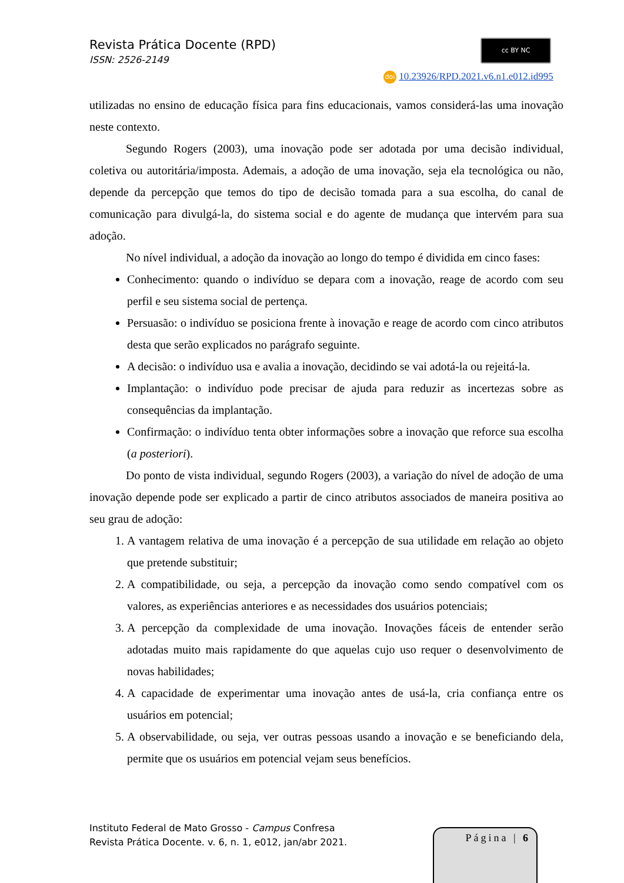Revista Prática Docente (RPD)
ISSN: 2526-2149
cc BY NC
doi 10.23926/RPD.2021.v6.n1.e012.id995
utilizadas no ensino de educação física para fins educacionais, vamos considerá-las uma inovação neste contexto.
Segundo Rogers (2003), uma inovação pode ser adotada por uma decisão individual, coletiva ou autoritária/imposta. Ademais, a adoção de uma inovação, seja ela tecnológica ou não, depende da percepção que temos do tipo de decisão tomada para a sua escolha, do canal de comunicação para divulgá-la, do sistema social e do agente de mudança que intervém para sua adoção.
No nível individual, a adoção da inovação ao longo do tempo é dividida em cinco fases:
Conhecimento: quando o indivíduo se depara com a inovação, reage de acordo com seu perfil e seu sistema social de pertença.
Persuasão: o indivíduo se posiciona frente à inovação e reage de acordo com cinco atributos desta que serão explicados no parágrafo seguinte.
A decisão: o indivíduo usa e avalia a inovação, decidindo se vai adotá-la ou rejeitá-la.
Implantação: o indivíduo pode precisar de ajuda para reduzir as incertezas sobre as consequências da implantação.
Confirmação: o indivíduo tenta obter informações sobre a inovação que reforce sua escolha (a posteriori).
Do ponto de vista individual, segundo Rogers (2003), a variação do nível de adoção de uma inovação depende pode ser explicado a partir de cinco atributos associados de maneira positiva ao seu grau de adoção:
1. A vantagem relativa de uma inovação é a percepção de sua utilidade em relação ao objeto que pretende substituir;
2. A compatibilidade, ou seja, a percepção da inovação como sendo compatível com os valores, as experiências anteriores e as necessidades dos usuários potenciais;
3. A percepção da complexidade de uma inovação. Inovações fáceis de entender serão adotadas muito mais rapidamente do que aquelas cujo uso requer o desenvolvimento de novas habilidades;
4. A capacidade de experimentar uma inovação antes de usá-la, cria confiança entre os usuários em potencial;
5. A observabilidade, ou seja, ver outras pessoas usando a inovação e se beneficiando dela, permite que os usuários em potencial vejam seus benefícios.
Instituto Federal de Mato Grosso - Campus Confresa
Revista Prática Docente. v. 6, n. 1, e012, jan/abr 2021.
Página | 6